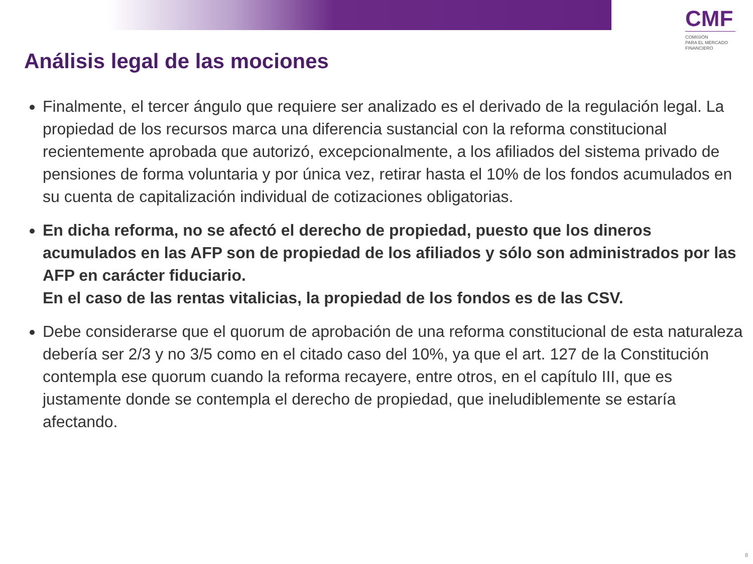CMF
COMISIÓN
PARA EL MERCADO
FINANCIERO
Análisis legal de las mociones
Finalmente, el tercer ángulo que requiere ser analizado es el derivado de la regulación legal. La propiedad de los recursos marca una diferencia sustancial con la reforma constitucional recientemente aprobada que autorizó, excepcionalmente, a los afiliados del sistema privado de pensiones de forma voluntaria y por única vez, retirar hasta el 10% de los fondos acumulados en su cuenta de capitalización individual de cotizaciones obligatorias.
En dicha reforma, no se afectó el derecho de propiedad, puesto que los dineros acumulados en las AFP son de propiedad de los afiliados y sólo son administrados por las AFP en carácter fiduciario.
En el caso de las rentas vitalicias, la propiedad de los fondos es de las CSV.
Debe considerarse que el quorum de aprobación de una reforma constitucional de esta naturaleza debería ser 2/3 y no 3/5 como en el citado caso del 10%, ya que el art. 127 de la Constitución contempla ese quorum cuando la reforma recayere, entre otros, en el capítulo III, que es justamente donde se contempla el derecho de propiedad, que ineludiblemente se estaría afectando.
8